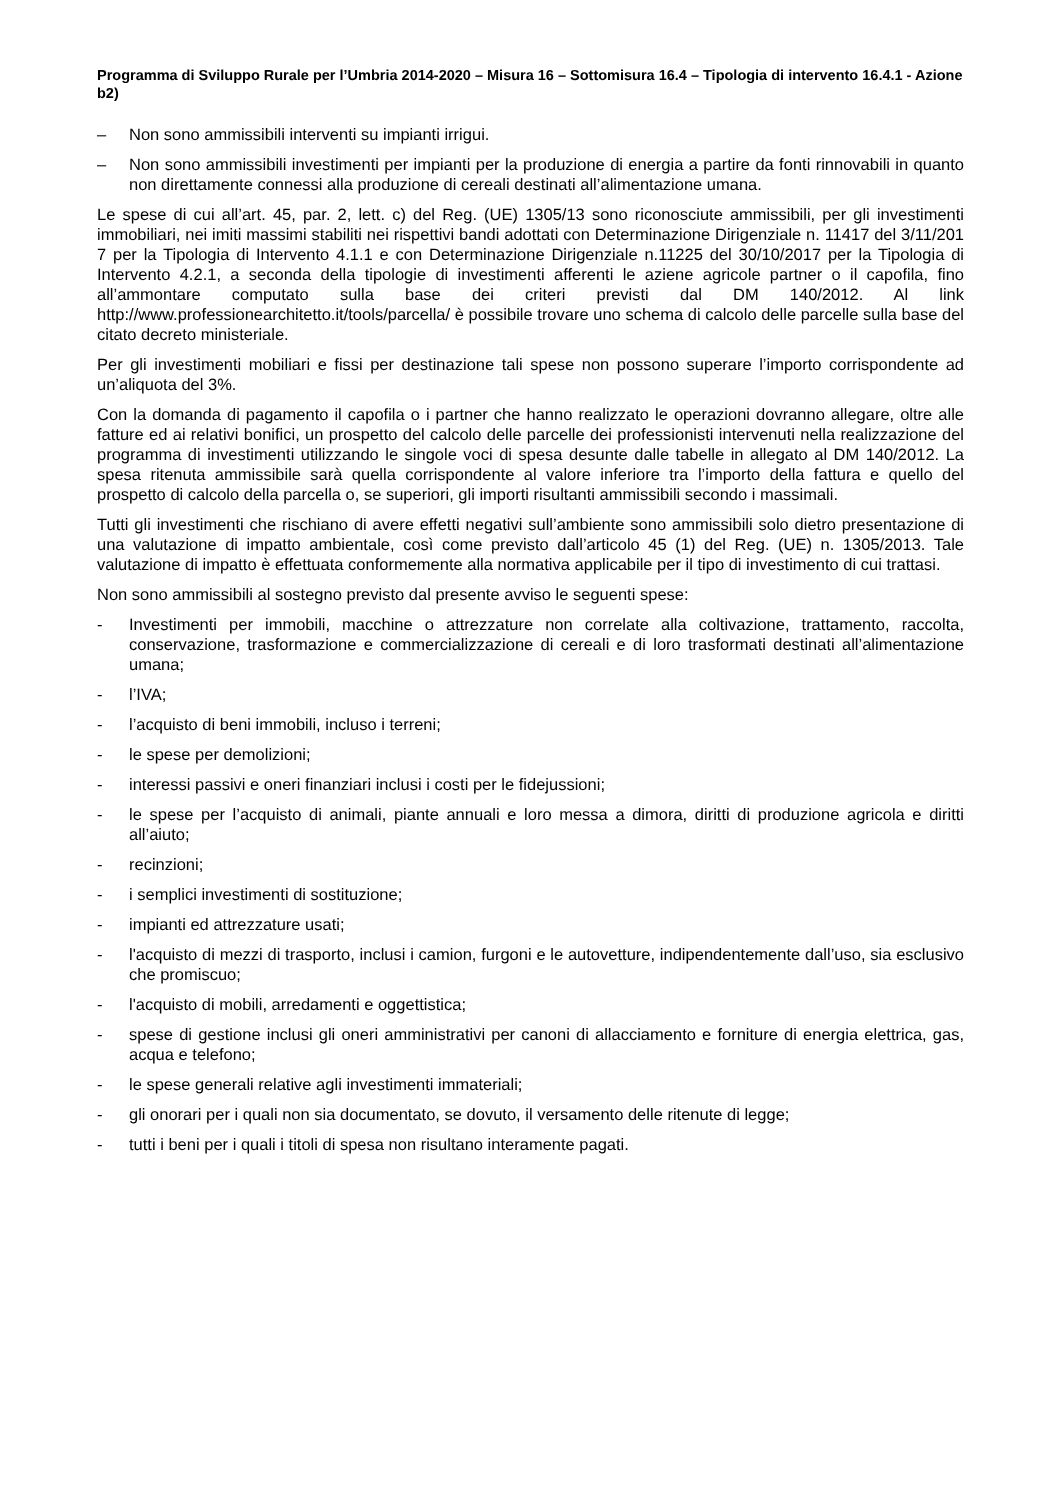Programma di Sviluppo Rurale per l’Umbria 2014-2020 – Misura 16 – Sottomisura 16.4 – Tipologia di intervento 16.4.1 - Azione b2)
– Non sono ammissibili interventi su impianti irrigui.
– Non sono ammissibili investimenti per impianti per la produzione di energia a partire da fonti rinnovabili in quanto non direttamente connessi alla produzione di cereali destinati all’alimentazione umana.
Le spese di cui all’art. 45, par. 2, lett. c) del Reg. (UE) 1305/13 sono riconosciute ammissibili, per gli investimenti immobiliari, nei imiti massimi stabiliti nei rispettivi bandi adottati con Determinazione Dirigenziale n. 11417 del 3/11/201 7 per la Tipologia di Intervento 4.1.1 e con Determinazione Dirigenziale n.11225 del 30/10/2017 per la Tipologia di Intervento 4.2.1, a seconda della tipologie di investimenti afferenti le aziene agricole partner o il capofila, fino all’ammontare computato sulla base dei criteri previsti dal DM 140/2012. Al link http://www.professionearchitetto.it/tools/parcella/ è possibile trovare uno schema di calcolo delle parcelle sulla base del citato decreto ministeriale.
Per gli investimenti mobiliari e fissi per destinazione tali spese non possono superare l’importo corrispondente ad un’aliquota del 3%.
Con la domanda di pagamento il capofila o i partner che hanno realizzato le operazioni dovranno allegare, oltre alle fatture ed ai relativi bonifici, un prospetto del calcolo delle parcelle dei professionisti intervenuti nella realizzazione del programma di investimenti utilizzando le singole voci di spesa desunte dalle tabelle in allegato al DM 140/2012. La spesa ritenuta ammissibile sarà quella corrispondente al valore inferiore tra l’importo della fattura e quello del prospetto di calcolo della parcella o, se superiori, gli importi risultanti ammissibili secondo i massimali.
Tutti gli investimenti che rischiano di avere effetti negativi sull’ambiente sono ammissibili solo dietro presentazione di una valutazione di impatto ambientale, così come previsto dall’articolo 45 (1) del Reg. (UE) n. 1305/2013. Tale valutazione di impatto è effettuata conformemente alla normativa applicabile per il tipo di investimento di cui trattasi.
Non sono ammissibili al sostegno previsto dal presente avviso le seguenti spese:
- Investimenti per immobili, macchine o attrezzature non correlate alla coltivazione, trattamento, raccolta, conservazione, trasformazione e commercializzazione di cereali e di loro trasformati destinati all’alimentazione umana;
- l’IVA;
- l’acquisto di beni immobili, incluso i terreni;
- le spese per demolizioni;
- interessi passivi e oneri finanziari inclusi i costi per le fidejussioni;
- le spese per l’acquisto di animali, piante annuali e loro messa a dimora, diritti di produzione agricola e diritti all’aiuto;
- recinzioni;
- i semplici investimenti di sostituzione;
- impianti ed attrezzature usati;
- l'acquisto di mezzi di trasporto, inclusi i camion, furgoni e le autovetture, indipendentemente dall’uso, sia esclusivo che promiscuo;
- l'acquisto di mobili, arredamenti e oggettistica;
- spese di gestione inclusi gli oneri amministrativi per canoni di allacciamento e forniture di energia elettrica, gas, acqua e telefono;
- le spese generali relative agli investimenti immateriali;
- gli onorari per i quali non sia documentato, se dovuto, il versamento delle ritenute di legge;
- tutti i beni per i quali i titoli di spesa non risultano interamente pagati.